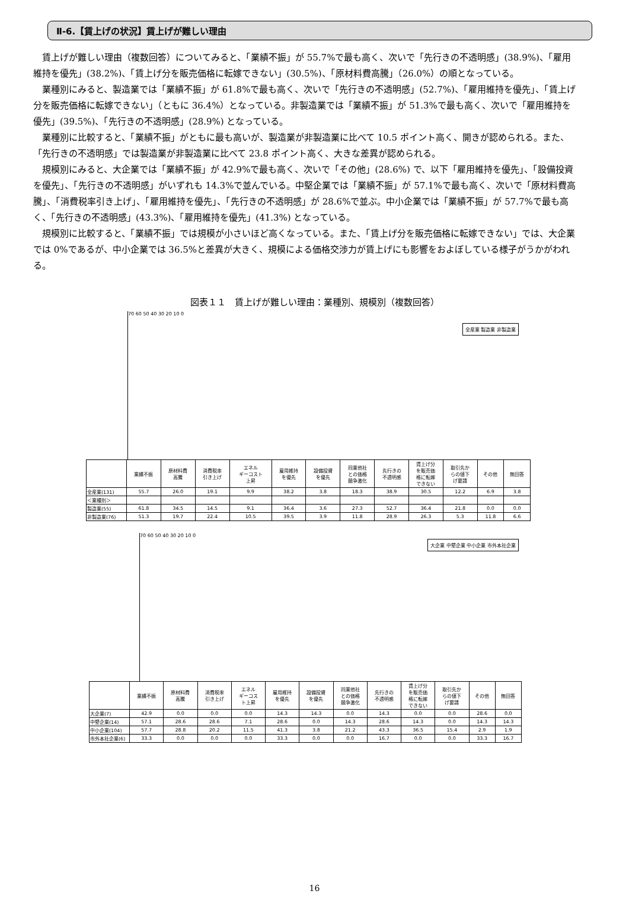Ⅱ-6.【賃上げの状況】賃上げが難しい理由
賃上げが難しい理由（複数回答）についてみると、「業績不振」が 55.7%で最も高く、次いで「先行きの不透明感」(38.9%)、「雇用維持を優先」(38.2%)、「賃上げ分を販売価格に転嫁できない」(30.5%)、「原材料費高騰」（26.0%）の順となっている。
業種別にみると、製造業では「業績不振」が 61.8%で最も高く、次いで「先行きの不透明感」(52.7%)、「雇用維持を優先」、「賃上げ分を販売価格に転嫁できない」（ともに 36.4%）となっている。非製造業では「業績不振」が 51.3%で最も高く、次いで「雇用維持を優先」(39.5%)、「先行きの不透明感」(28.9%) となっている。
業種別に比較すると、「業績不振」がともに最も高いが、製造業が非製造業に比べて 10.5 ポイント高く、開きが認められる。また、「先行きの不透明感」では製造業が非製造業に比べて 23.8 ポイント高く、大きな差異が認められる。
規模別にみると、大企業では「業績不振」が 42.9%で最も高く、次いで「その他」(28.6%) で、以下「雇用維持を優先」、「設備投資を優先」、「先行きの不透明感」がいずれも 14.3%で並んでいる。中堅企業では「業績不振」が 57.1%で最も高く、次いで「原材料費高騰」、「消費税率引き上げ」、「雇用維持を優先」、「先行きの不透明感」が 28.6%で並ぶ。中小企業では「業績不振」が 57.7%で最も高く、「先行きの不透明感」(43.3%)、「雇用維持を優先」(41.3%) となっている。
規模別に比較すると、「業績不振」では規模が小さいほど高くなっている。また、「賃上げ分を販売価格に転嫁できない」では、大企業では 0%であるが、中小企業では 36.5%と差異が大きく、規模による価格交渉力が賃上げにも影響をおよぼしている様子がうかがわれる。
図表１１　賃上げが難しい理由：業種別、規模別（複数回答）
全産業 製造業 非製造業
70 60 50 40 30 20 10 0
| | 業績不振 | 原材料費 高騰 | 消費税率 引き上げ | エネル ギーコスト 上昇 | 雇用維持 を優先 | 設備投資 を優先 | 同業他社 との価格 競争激化 | 先行きの 不透明感 | 賃上げ分 を販売価 格に転嫁 できない | 取引先か らの値下 げ要請 | その他 | 無回答 |
| --- | --- | --- | --- | --- | --- | --- | --- | --- | --- | --- | --- | --- |
| 全産業(131) | 55.7 | 26.0 | 19.1 | 9.9 | 38.2 | 3.8 | 18.3 | 38.9 | 30.5 | 12.2 | 6.9 | 3.8 |
| ＜業種別＞ | | | | | | | | | | | | |
| 製造業(55) | 61.8 | 34.5 | 14.5 | 9.1 | 36.4 | 3.6 | 27.3 | 52.7 | 36.4 | 21.8 | 0.0 | 0.0 |
| 非製造業(76) | 51.3 | 19.7 | 22.4 | 10.5 | 39.5 | 3.9 | 11.8 | 28.9 | 26.3 | 5.3 | 11.8 | 6.6 |
大企業 中堅企業 中小企業 市外本社企業
70 60 50 40 30 20 10 0
| | 業績不振 | 原材料費 高騰 | 消費税率 引き上げ | エネル ギーコス ト上昇 | 雇用維持 を優先 | 設備投資 を優先 | 同業他社 との価格 競争激化 | 先行きの 不透明感 | 賃上げ分 を販売価 格に転嫁 できない | 取引先か らの値下 げ要請 | その他 | 無回答 |
| --- | --- | --- | --- | --- | --- | --- | --- | --- | --- | --- | --- | --- |
| 大企業(7) | 42.9 | 0.0 | 0.0 | 0.0 | 14.3 | 14.3 | 0.0 | 14.3 | 0.0 | 0.0 | 28.6 | 0.0 |
| 中堅企業(14) | 57.1 | 28.6 | 28.6 | 7.1 | 28.6 | 0.0 | 14.3 | 28.6 | 14.3 | 0.0 | 14.3 | 14.3 |
| 中小企業(104) | 57.7 | 28.8 | 20.2 | 11.5 | 41.3 | 3.8 | 21.2 | 43.3 | 36.5 | 15.4 | 2.9 | 1.9 |
| 市外本社企業(6) | 33.3 | 0.0 | 0.0 | 0.0 | 33.3 | 0.0 | 0.0 | 16.7 | 0.0 | 0.0 | 33.3 | 16.7 |
16